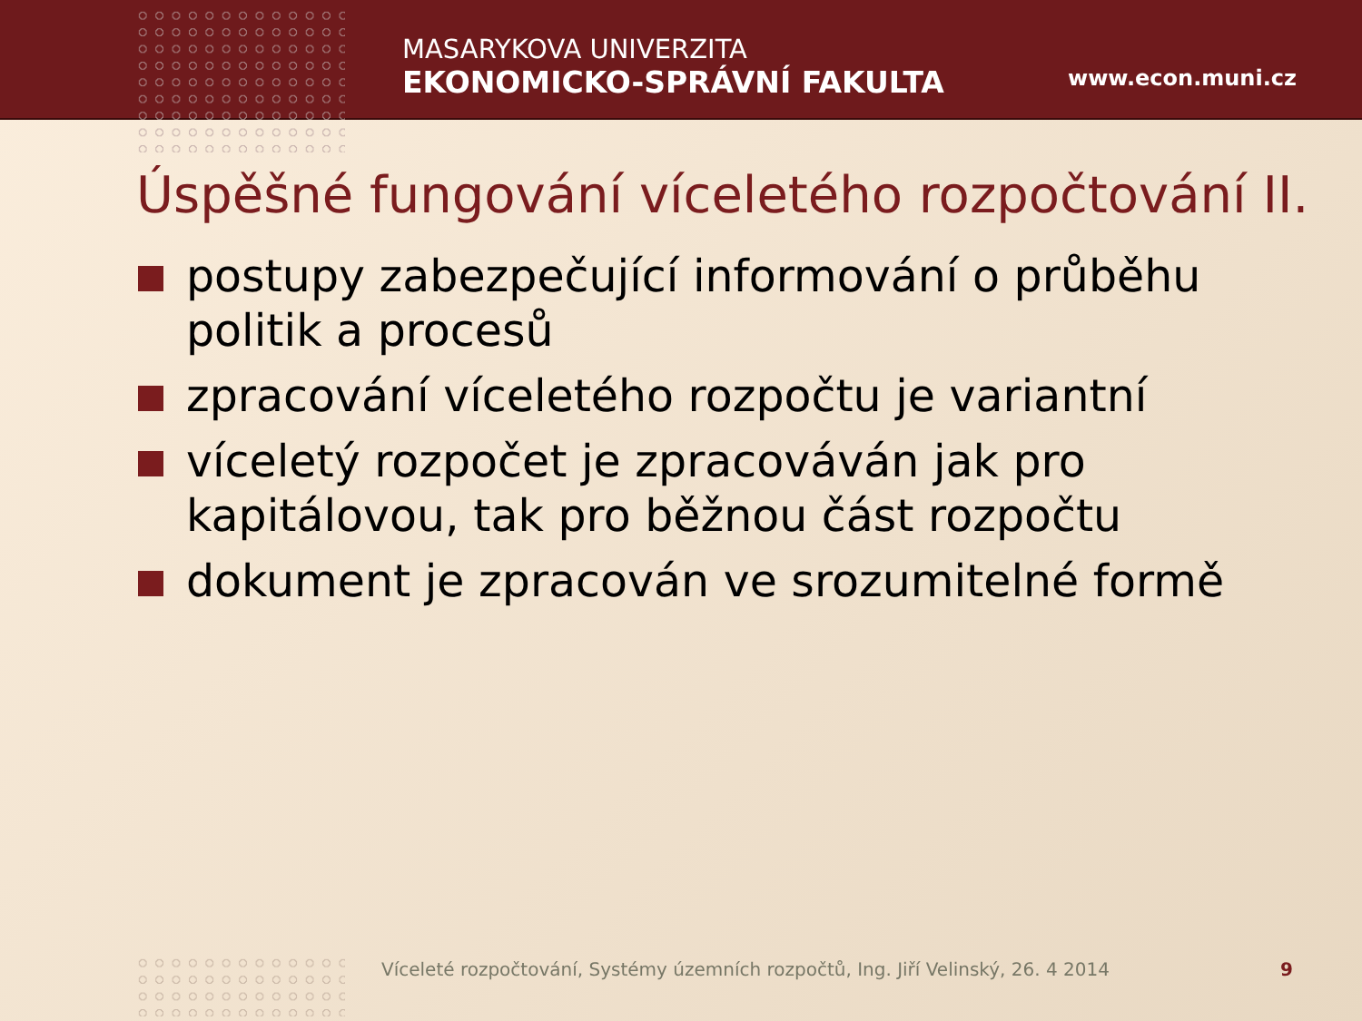MASARYKOVA UNIVERZITA
EKONOMICKO-SPRÁVNÍ FAKULTA
www.econ.muni.cz
Úspěšné fungování víceletého rozpočtování II.
postupy zabezpečující informování o průběhu politik a procesů
zpracování víceletého rozpočtu je variantní
víceletý rozpočet je zpracováván jak pro kapitálovou, tak pro běžnou část rozpočtu
dokument je zpracován ve srozumitelné formě
Víceleté rozpočtování, Systémy územních rozpočtů, Ing. Jiří Velinský, 26. 4 2014
9